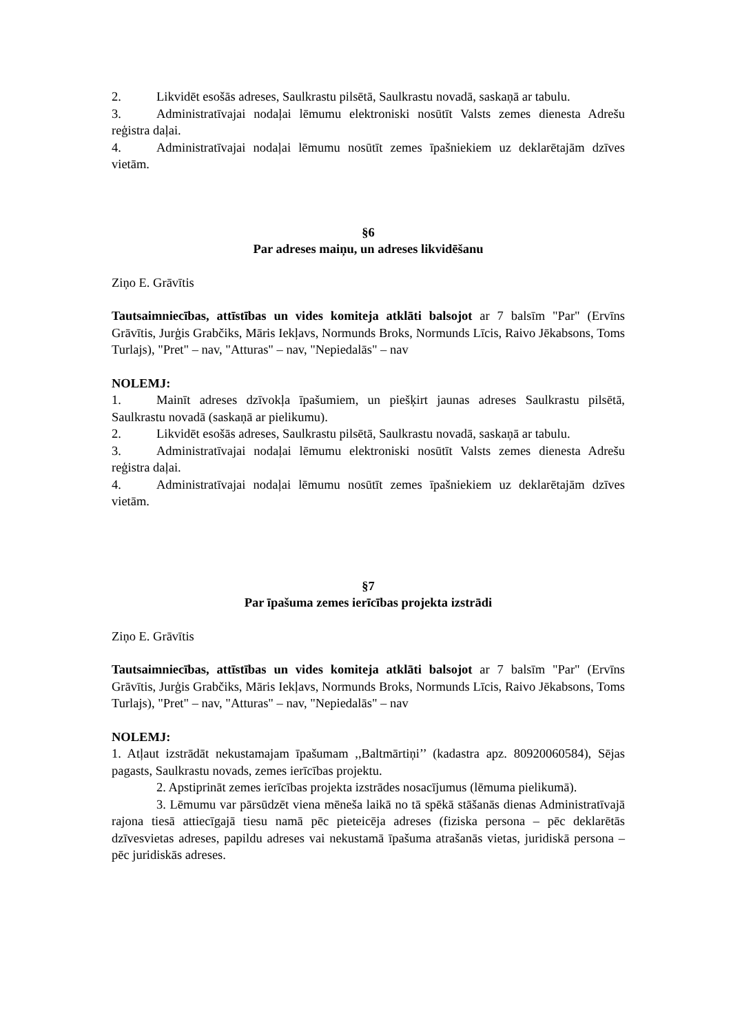2. Likvidēt esošās adreses, Saulkrastu pilsētā, Saulkrastu novadā, saskaņā ar tabulu.
3. Administratīvajai nodaļai lēmumu elektroniski nosūtīt Valsts zemes dienesta Adrešu reģistra daļai.
4. Administratīvajai nodaļai lēmumu nosūtīt zemes īpašniekiem uz deklarētajām dzīves vietām.
§6
Par adreses maiņu, un adreses likvidēšanu
Ziņo E. Grāvītis
Tautsaimniecības, attīstības un vides komiteja atklāti balsojot ar 7 balsīm "Par" (Ervīns Grāvītis, Jurģis Grabčiks, Māris Iekļavs, Normunds Broks, Normunds Līcis, Raivo Jēkabsons, Toms Turlajs), "Pret" – nav, "Atturas" – nav, "Nepiedalās" – nav
NOLEMJ:
1. Mainīt adreses dzīvokļa īpašumiem, un piešķirt jaunas adreses Saulkrastu pilsētā, Saulkrastu novadā (saskaņā ar pielikumu).
2. Likvidēt esošās adreses, Saulkrastu pilsētā, Saulkrastu novadā, saskaņā ar tabulu.
3. Administratīvajai nodaļai lēmumu elektroniski nosūtīt Valsts zemes dienesta Adrešu reģistra daļai.
4. Administratīvajai nodaļai lēmumu nosūtīt zemes īpašniekiem uz deklarētajām dzīves vietām.
§7
Par īpašuma zemes ierīcības projekta izstrādi
Ziņo E. Grāvītis
Tautsaimniecības, attīstības un vides komiteja atklāti balsojot ar 7 balsīm "Par" (Ervīns Grāvītis, Jurģis Grabčiks, Māris Iekļavs, Normunds Broks, Normunds Līcis, Raivo Jēkabsons, Toms Turlajs), "Pret" – nav, "Atturas" – nav, "Nepiedalās" – nav
NOLEMJ:
1. Atļaut izstrādāt nekustamajam īpašumam ,,Baltmārtiņi’’ (kadastra apz. 80920060584), Sējas pagasts, Saulkrastu novads, zemes ierīcības projektu.
2. Apstiprināt zemes ierīcības projekta izstrādes nosacījumus (lēmuma pielikumā).
3. Lēmumu var pārsūdzēt viena mēneša laikā no tā spēkā stāšanās dienas Administratīvajā rajona tiesā attiecīgajā tiesu namā pēc pieteicēja adreses (fiziska persona – pēc deklarētās dzīvesvietas adreses, papildu adreses vai nekustamā īpašuma atrašanās vietas, juridiskā persona – pēc juridiskās adreses.